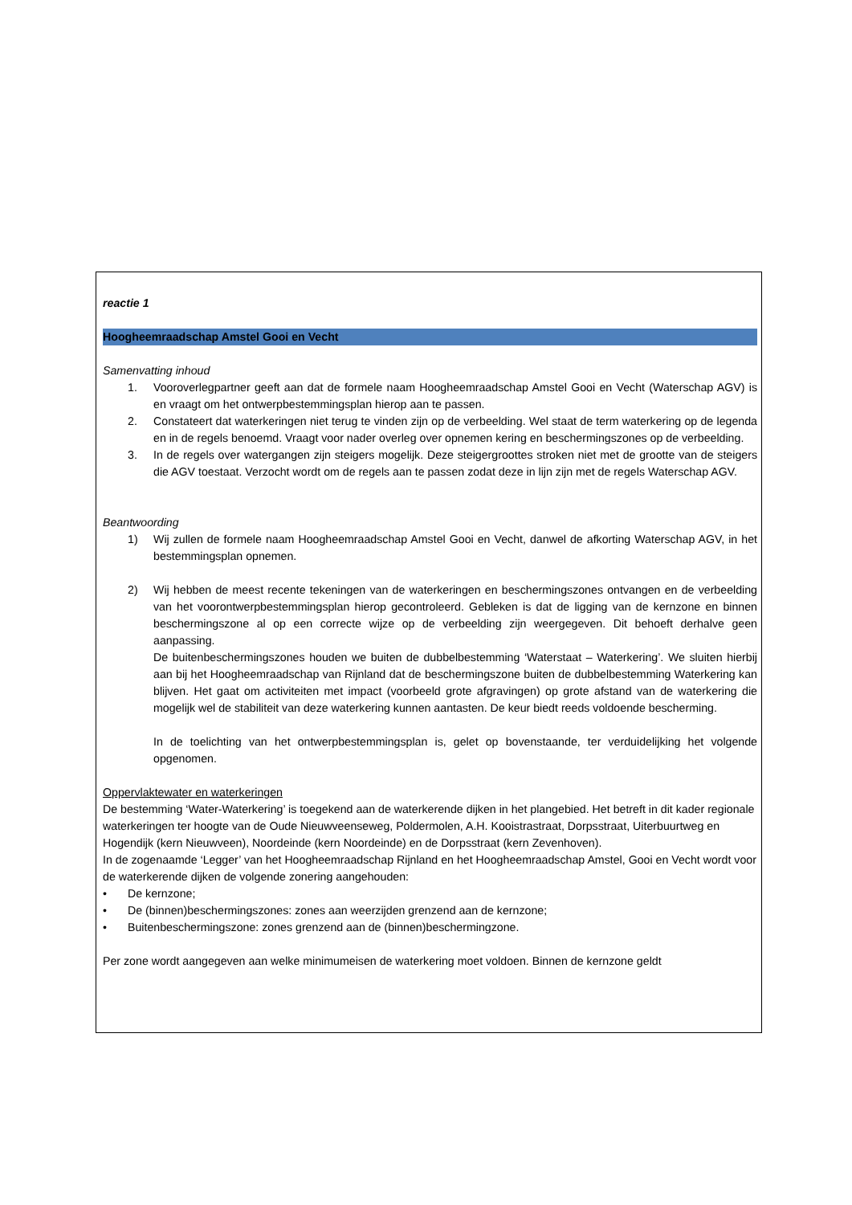reactie 1
Hoogheemraadschap Amstel Gooi en Vecht
Samenvatting inhoud
1. Vooroverlegpartner geeft aan dat de formele naam Hoogheemraadschap Amstel Gooi en Vecht (Waterschap AGV) is en vraagt om het ontwerpbestemmingsplan hierop aan te passen.
2. Constateert dat waterkeringen niet terug te vinden zijn op de verbeelding. Wel staat de term waterkering op de legenda en in de regels benoemd. Vraagt voor nader overleg over opnemen kering en beschermingszones op de verbeelding.
3. In de regels over watergangen zijn steigers mogelijk. Deze steigergroottes stroken niet met de grootte van de steigers die AGV toestaat. Verzocht wordt om de regels aan te passen zodat deze in lijn zijn met de regels Waterschap AGV.
Beantwoording
1) Wij zullen de formele naam Hoogheemraadschap Amstel Gooi en Vecht, danwel de afkorting Waterschap AGV, in het bestemmingsplan opnemen.
2) Wij hebben de meest recente tekeningen van de waterkeringen en beschermingszones ontvangen en de verbeelding van het voorontwerpbestemmingsplan hierop gecontroleerd. Gebleken is dat de ligging van de kernzone en binnen beschermingszone al op een correcte wijze op de verbeelding zijn weergegeven. Dit behoeft derhalve geen aanpassing.
De buitenbeschermingszones houden we buiten de dubbelbestemming ‘Waterstaat – Waterkering’. We sluiten hierbij aan bij het Hoogheemraadschap van Rijnland dat de beschermingszone buiten de dubbelbestemming Waterkering kan blijven. Het gaat om activiteiten met impact (voorbeeld grote afgravingen) op grote afstand van de waterkering die mogelijk wel de stabiliteit van deze waterkering kunnen aantasten. De keur biedt reeds voldoende bescherming.
In de toelichting van het ontwerpbestemmingsplan is, gelet op bovenstaande, ter verduidelijking het volgende opgenomen.
Oppervlaktewater en waterkeringen
De bestemming ‘Water-Waterkering’ is toegekend aan de waterkerende dijken in het plangebied. Het betreft in dit kader regionale waterkeringen ter hoogte van de Oude Nieuwveenseweg, Poldermolen, A.H. Kooistrastraat, Dorpsstraat, Uiterbuurtweg en Hogendijk (kern Nieuwveen), Noordeinde (kern Noordeinde) en de Dorpsstraat (kern Zevenhoven).
In de zogenaamde ‘Legger’ van het Hoogheemraadschap Rijnland en het Hoogheemraadschap Amstel, Gooi en Vecht wordt voor de waterkerende dijken de volgende zonering aangehouden:
• De kernzone;
• De (binnen)beschermingszones: zones aan weerzijden grenzend aan de kernzone;
• Buitenbeschermingszone: zones grenzend aan de (binnen)beschermingzone.
Per zone wordt aangegeven aan welke minimumeisen de waterkering moet voldoen. Binnen de kernzone geldt